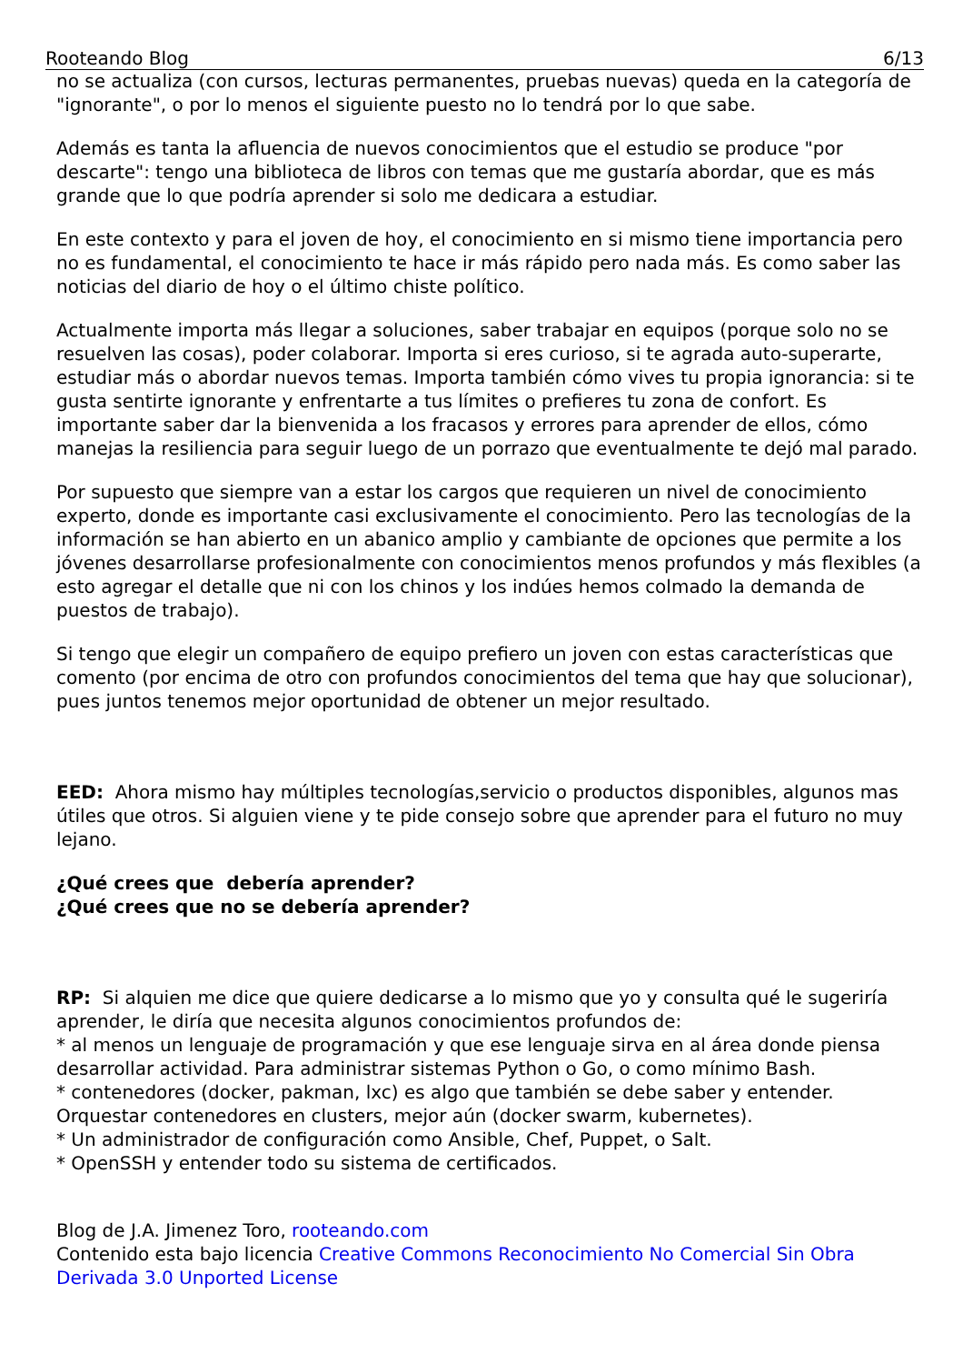Rooteando Blog 6/13
no se actualiza (con cursos, lecturas permanentes, pruebas nuevas) queda en la categoría de "ignorante", o por lo menos el siguiente puesto no lo tendrá por lo que sabe.
Además es tanta la afluencia de nuevos conocimientos que el estudio se produce "por descarte": tengo una biblioteca de libros con temas que me gustaría abordar, que es más grande que lo que podría aprender si solo me dedicara a estudiar.
En este contexto y para el joven de hoy, el conocimiento en si mismo tiene importancia pero no es fundamental, el conocimiento te hace ir más rápido pero nada más. Es como saber las noticias del diario de hoy o el último chiste político.
Actualmente importa más llegar a soluciones, saber trabajar en equipos (porque solo no se resuelven las cosas), poder colaborar. Importa si eres curioso, si te agrada auto-superarte, estudiar más o abordar nuevos temas. Importa también cómo vives tu propia ignorancia: si te gusta sentirte ignorante y enfrentarte a tus límites o prefieres tu zona de confort. Es importante saber dar la bienvenida a los fracasos y errores para aprender de ellos, cómo manejas la resiliencia para seguir luego de un porrazo que eventualmente te dejó mal parado.
Por supuesto que siempre van a estar los cargos que requieren un nivel de conocimiento experto, donde es importante casi exclusivamente el conocimiento. Pero las tecnologías de la información se han abierto en un abanico amplio y cambiante de opciones que permite a los jóvenes desarrollarse profesionalmente con conocimientos menos profundos y más flexibles (a esto agregar el detalle que ni con los chinos y los indúes hemos colmado la demanda de puestos de trabajo).
Si tengo que elegir un compañero de equipo prefiero un joven con estas características que comento (por encima de otro con profundos conocimientos del tema que hay que solucionar), pues juntos tenemos mejor oportunidad de obtener un mejor resultado.
EED: Ahora mismo hay múltiples tecnologías,servicio o productos disponibles, algunos mas útiles que otros. Si alguien viene y te pide consejo sobre que aprender para el futuro no muy lejano.
¿Qué crees que debería aprender?
¿Qué crees que no se debería aprender?
RP: Si alquien me dice que quiere dedicarse a lo mismo que yo y consulta qué le sugeriría aprender, le diría que necesita algunos conocimientos profundos de:
* al menos un lenguaje de programación y que ese lenguaje sirva en al área donde piensa desarrollar actividad. Para administrar sistemas Python o Go, o como mínimo Bash.
* contenedores (docker, pakman, lxc) es algo que también se debe saber y entender. Orquestar contenedores en clusters, mejor aún (docker swarm, kubernetes).
* Un administrador de configuración como Ansible, Chef, Puppet, o Salt.
* OpenSSH y entender todo su sistema de certificados.
Blog de J.A. Jimenez Toro, rooteando.com
Contenido esta bajo licencia Creative Commons Reconocimiento No Comercial Sin Obra Derivada 3.0 Unported License